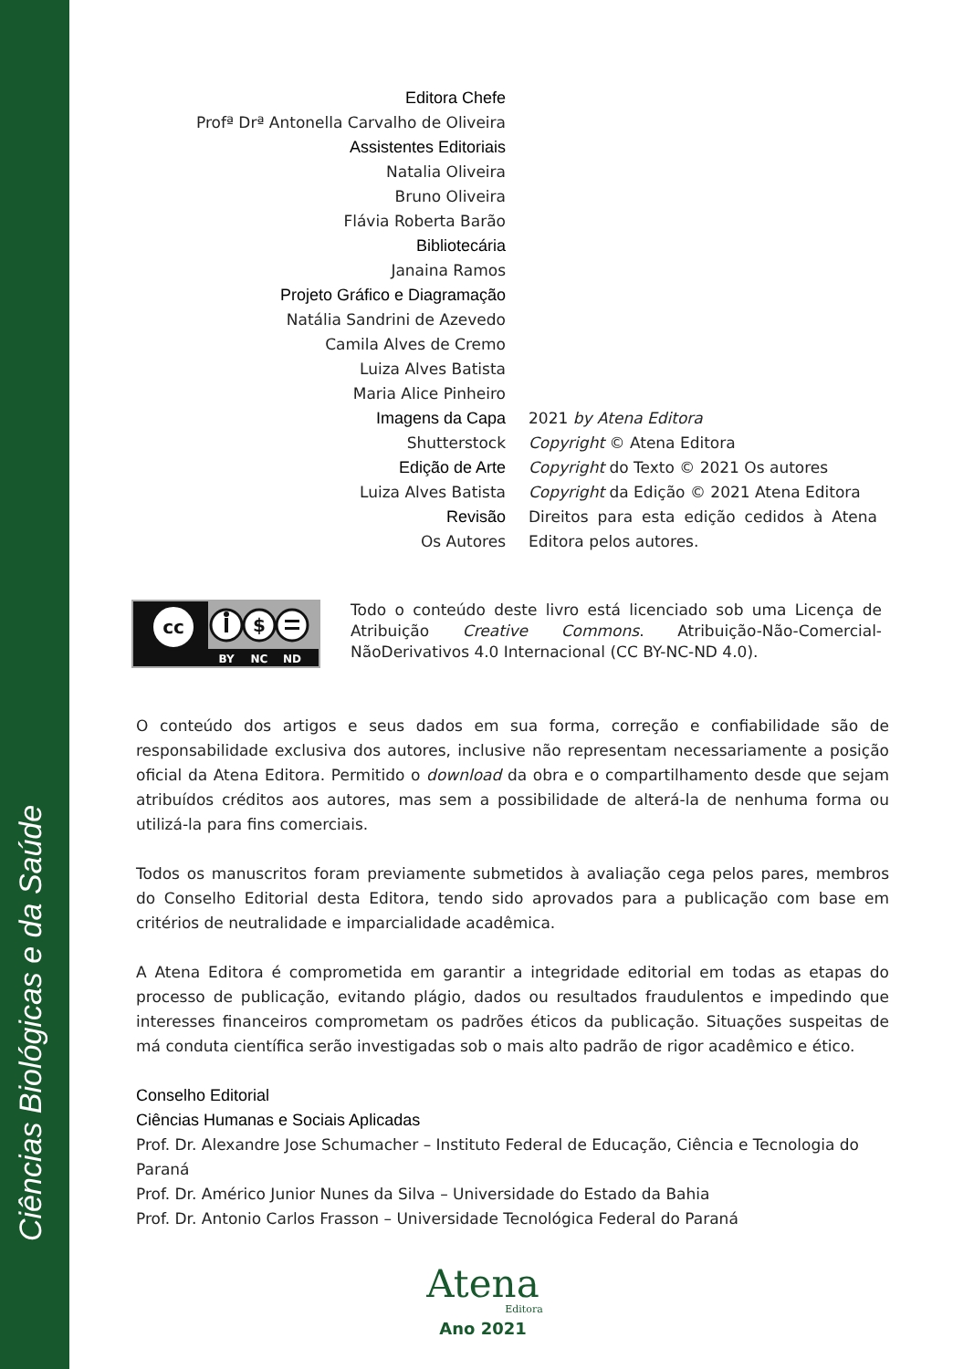Ciências Biológicas e da Saúde
| Editora Chefe | |
| Profª Drª Antonella Carvalho de Oliveira | |
| Assistentes Editoriais | |
| Natalia Oliveira | |
| Bruno Oliveira | |
| Flávia Roberta Barão | |
| Bibliotecária | |
| Janaina Ramos | |
| Projeto Gráfico e Diagramação | |
| Natália Sandrini de Azevedo | |
| Camila Alves de Cremo | |
| Luiza Alves Batista | |
| Maria Alice Pinheiro | |
| Imagens da Capa | 2021 by Atena Editora |
| Shutterstock | Copyright © Atena Editora |
| Edição de Arte | Copyright do Texto © 2021 Os autores |
| Luiza Alves Batista | Copyright da Edição © 2021 Atena Editora |
| Revisão | Direitos para esta edição cedidos à Atena |
| Os Autores | Editora pelos autores. |
cc
$
BY
NC
ND
Todo o conteúdo deste livro está licenciado sob uma Licença de Atribuição Creative Commons. Atribuição-Não-Comercial-NãoDerivativos 4.0 Internacional (CC BY-NC-ND 4.0).
O conteúdo dos artigos e seus dados em sua forma, correção e confiabilidade são de responsabilidade exclusiva dos autores, inclusive não representam necessariamente a posição oficial da Atena Editora. Permitido o download da obra e o compartilhamento desde que sejam atribuídos créditos aos autores, mas sem a possibilidade de alterá-la de nenhuma forma ou utilizá-la para fins comerciais.
Todos os manuscritos foram previamente submetidos à avaliação cega pelos pares, membros do Conselho Editorial desta Editora, tendo sido aprovados para a publicação com base em critérios de neutralidade e imparcialidade acadêmica.
A Atena Editora é comprometida em garantir a integridade editorial em todas as etapas do processo de publicação, evitando plágio, dados ou resultados fraudulentos e impedindo que interesses financeiros comprometam os padrões éticos da publicação. Situações suspeitas de má conduta científica serão investigadas sob o mais alto padrão de rigor acadêmico e ético.
Conselho Editorial
Ciências Humanas e Sociais Aplicadas
Prof. Dr. Alexandre Jose Schumacher – Instituto Federal de Educação, Ciência e Tecnologia do Paraná
Prof. Dr. Américo Junior Nunes da Silva – Universidade do Estado da Bahia
Prof. Dr. Antonio Carlos Frasson – Universidade Tecnológica Federal do Paraná
Atena
Editora
Ano 2021